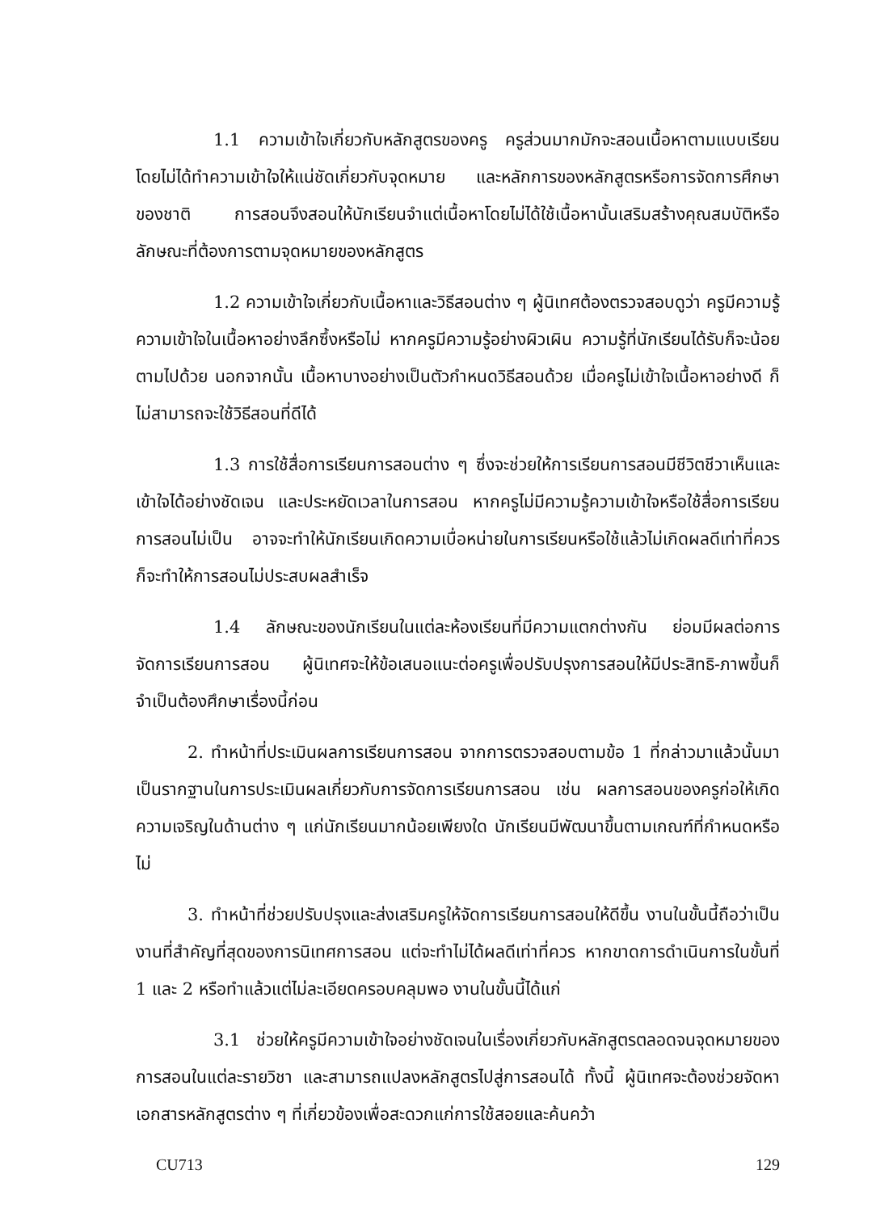1.1 ความเข้าใจเกี่ยวกับหลักสูตรของครู ครูส่วนมากมักจะสอนเนื้อหาตามแบบเรียน โดยไม่ได้ทำความเข้าใจให้แน่ชัดเกี่ยวกับจุดหมาย และหลักการของหลักสูตรหรือการจัดการศึกษาของชาติ การสอนจึงสอนให้นักเรียนจำแต่เนื้อหาโดยไม่ได้ใช้เนื้อหานั้นเสริมสร้างคุณสมบัติหรือลักษณะที่ต้องการตามจุดหมายของหลักสูตร
1.2 ความเข้าใจเกี่ยวกับเนื้อหาและวิธีสอนต่าง ๆ ผู้นิเทศต้องตรวจสอบดูว่า ครูมีความรู้ความเข้าใจในเนื้อหาอย่างลึกซึ้งหรือไม่ หากครูมีความรู้อย่างผิวเผิน ความรู้ที่นักเรียนได้รับก็จะน้อยตามไปด้วย นอกจากนั้น เนื้อหาบางอย่างเป็นตัวกำหนดวิธีสอนด้วย เมื่อครูไม่เข้าใจเนื้อหาอย่างดี ก็ไม่สามารถจะใช้วิธีสอนที่ดีได้
1.3 การใช้สื่อการเรียนการสอนต่าง ๆ ซึ่งจะช่วยให้การเรียนการสอนมีชีวิตชีวาเห็นและเข้าใจได้อย่างชัดเจน และประหยัดเวลาในการสอน หากครูไม่มีความรู้ความเข้าใจหรือใช้สื่อการเรียนการสอนไม่เป็น อาจจะทำให้นักเรียนเกิดความเบื่อหน่ายในการเรียนหรือใช้แล้วไม่เกิดผลดีเท่าที่ควร ก็จะทำให้การสอนไม่ประสบผลสำเร็จ
1.4 ลักษณะของนักเรียนในแต่ละห้องเรียนที่มีความแตกต่างกัน ย่อมมีผลต่อการจัดการเรียนการสอน ผู้นิเทศจะให้ข้อเสนอแนะต่อครูเพื่อปรับปรุงการสอนให้มีประสิทธิ-ภาพขึ้นก็จำเป็นต้องศึกษาเรื่องนี้ก่อน
2. ทำหน้าที่ประเมินผลการเรียนการสอน จากการตรวจสอบตามข้อ 1 ที่กล่าวมาแล้วนั้นมาเป็นรากฐานในการประเมินผลเกี่ยวกับการจัดการเรียนการสอน เช่น ผลการสอนของครูก่อให้เกิดความเจริญในด้านต่าง ๆ แก่นักเรียนมากน้อยเพียงใด นักเรียนมีพัฒนาขึ้นตามเกณฑ์ที่กำหนดหรือไม่
3. ทำหน้าที่ช่วยปรับปรุงและส่งเสริมครูให้จัดการเรียนการสอนให้ดีขึ้น งานในขั้นนี้ถือว่าเป็นงานที่สำคัญที่สุดของการนิเทศการสอน แต่จะทำไม่ได้ผลดีเท่าที่ควร หากขาดการดำเนินการในขั้นที่ 1 และ 2 หรือทำแล้วแต่ไม่ละเอียดครอบคลุมพอ งานในขั้นนี้ได้แก่
3.1 ช่วยให้ครูมีความเข้าใจอย่างชัดเจนในเรื่องเกี่ยวกับหลักสูตรตลอดจนจุดหมายของการสอนในแต่ละรายวิชา และสามารถแปลงหลักสูตรไปสู่การสอนได้ ทั้งนี้ ผู้นิเทศจะต้องช่วยจัดหาเอกสารหลักสูตรต่าง ๆ ที่เกี่ยวข้องเพื่อสะดวกแก่การใช้สอยและค้นคว้า
CU713 129